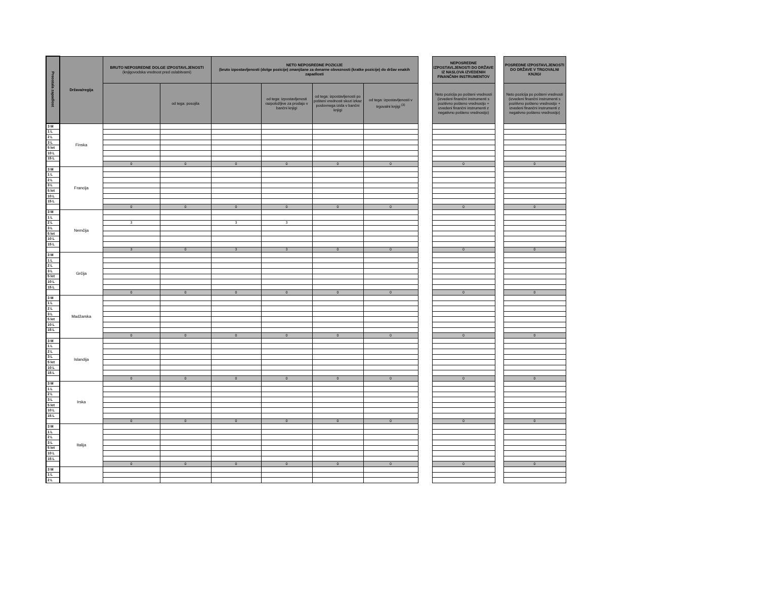| Preostala zapadlost | Država/regija | BRUTO NEPOSREDNE DOLGE IZPOSTAVLJENOSTI (knjigovodska vrednost pred oslabitvami) | | NETO NEPOSREDNE POZICIJE (bruto izpostavljenosti (dolge pozicije) zmanjšane za denarne obveznosti (kratke pozicije) do držav enakih zapadlosti | | | | | NEPOSREDNE IZPOSTAVLJENOSTI DO DRŽAVE IZ NASLOVA IZVEDENIH FINANČNIH INSTRUMENTOV | | POSREDNE IZPOSTAVLJENOSTI DO DRŽAVE V TRGOVALNI KNJIGI |
| --- | --- | --- | --- | --- | --- | --- | --- | --- | --- | --- | --- |
| | | | od tega: posojila | | od tega: izpostavljenosti razpoložljive za prodajo v bančni knjigi | od tega: izpostavljenosti po pošteni vrednosti skozi izkaz poslovnega izida v bančni knjigi | od tega: izpostavljenosti v trgovalni knjigi <sup>(3)</sup> | | Neto pozicija po pošteni vrednosti (izvedeni finančni instrumenti s pozitivno pošteno vrednostjo + izvedeni finančni instrumenti z negativno pošteno vrednostjo) | | Neto pozicija po pošteni vrednosti (izvedeni finančni instrumenti s pozitivno pošteno vrednostjo + izvedeni finančni instrumenti z negativno pošteno vrednostjo) |
| 3 M | Finska | | | | | | | | | | |
| 1 L | | | | | | | | | | | |
| 2 L | | | | | | | | | | | |
| 3 L | | | | | | | | | | | |
| 5 let | | | | | | | | | | | |
| 10 L | | | | | | | | | | | |
| 15 L | | | | | | | | | | | |
| | | 0 | 0 | 0 | 0 | 0 | 0 | | 0 | | 0 |
| 3 M | Francija | | | | | | | | | | |
| 1 L | | | | | | | | | | | |
| 2 L | | | | | | | | | | | |
| 3 L | | | | | | | | | | | |
| 5 let | | | | | | | | | | | |
| 10 L | | | | | | | | | | | |
| 15 L | | | | | | | | | | | |
| | | 0 | 0 | 0 | 0 | 0 | 0 | | 0 | | 0 |
| 3 M | Nemčija | | | | | | | | | | |
| 1 L | | | | | | | | | | | |
| 2 L | | 3 | | 3 | 3 | | | | | | |
| 3 L | | | | | | | | | | | |
| 5 let | | | | | | | | | | | |
| 10 L | | | | | | | | | | | |
| 15 L | | | | | | | | | | | |
| | | 3 | 0 | 3 | 3 | 0 | 0 | | 0 | | 0 |
| 3 M | Grčija | | | | | | | | | | |
| 1 L | | | | | | | | | | | |
| 2 L | | | | | | | | | | | |
| 3 L | | | | | | | | | | | |
| 5 let | | | | | | | | | | | |
| 10 L | | | | | | | | | | | |
| 15 L | | | | | | | | | | | |
| | | 0 | 0 | 0 | 0 | 0 | 0 | | 0 | | 0 |
| 3 M | Madžarska | | | | | | | | | | |
| 1 L | | | | | | | | | | | |
| 2 L | | | | | | | | | | | |
| 3 L | | | | | | | | | | | |
| 5 let | | | | | | | | | | | |
| 10 L | | | | | | | | | | | |
| 15 L | | | | | | | | | | | |
| | | 0 | 0 | 0 | 0 | 0 | 0 | | 0 | | 0 |
| 3 M | Islandija | | | | | | | | | | |
| 1 L | | | | | | | | | | | |
| 2 L | | | | | | | | | | | |
| 3 L | | | | | | | | | | | |
| 5 let | | | | | | | | | | | |
| 10 L | | | | | | | | | | | |
| 15 L | | | | | | | | | | | |
| | | 0 | 0 | 0 | 0 | 0 | 0 | | 0 | | 0 |
| 3 M | Irska | | | | | | | | | | |
| 1 L | | | | | | | | | | | |
| 2 L | | | | | | | | | | | |
| 3 L | | | | | | | | | | | |
| 5 let | | | | | | | | | | | |
| 10 L | | | | | | | | | | | |
| 15 L | | | | | | | | | | | |
| | | 0 | 0 | 0 | 0 | 0 | 0 | | 0 | | 0 |
| 3 M | Italija | | | | | | | | | | |
| 1 L | | | | | | | | | | | |
| 2 L | | | | | | | | | | | |
| 3 L | | | | | | | | | | | |
| 5 let | | | | | | | | | | | |
| 10 L | | | | | | | | | | | |
| 15 L | | | | | | | | | | | |
| | | 0 | 0 | 0 | 0 | 0 | 0 | | 0 | | 0 |
| 3 M | | | | | | | | | | | |
| 1 L | | | | | | | | | | | |
| 2 L | | | | | | | | | | | |